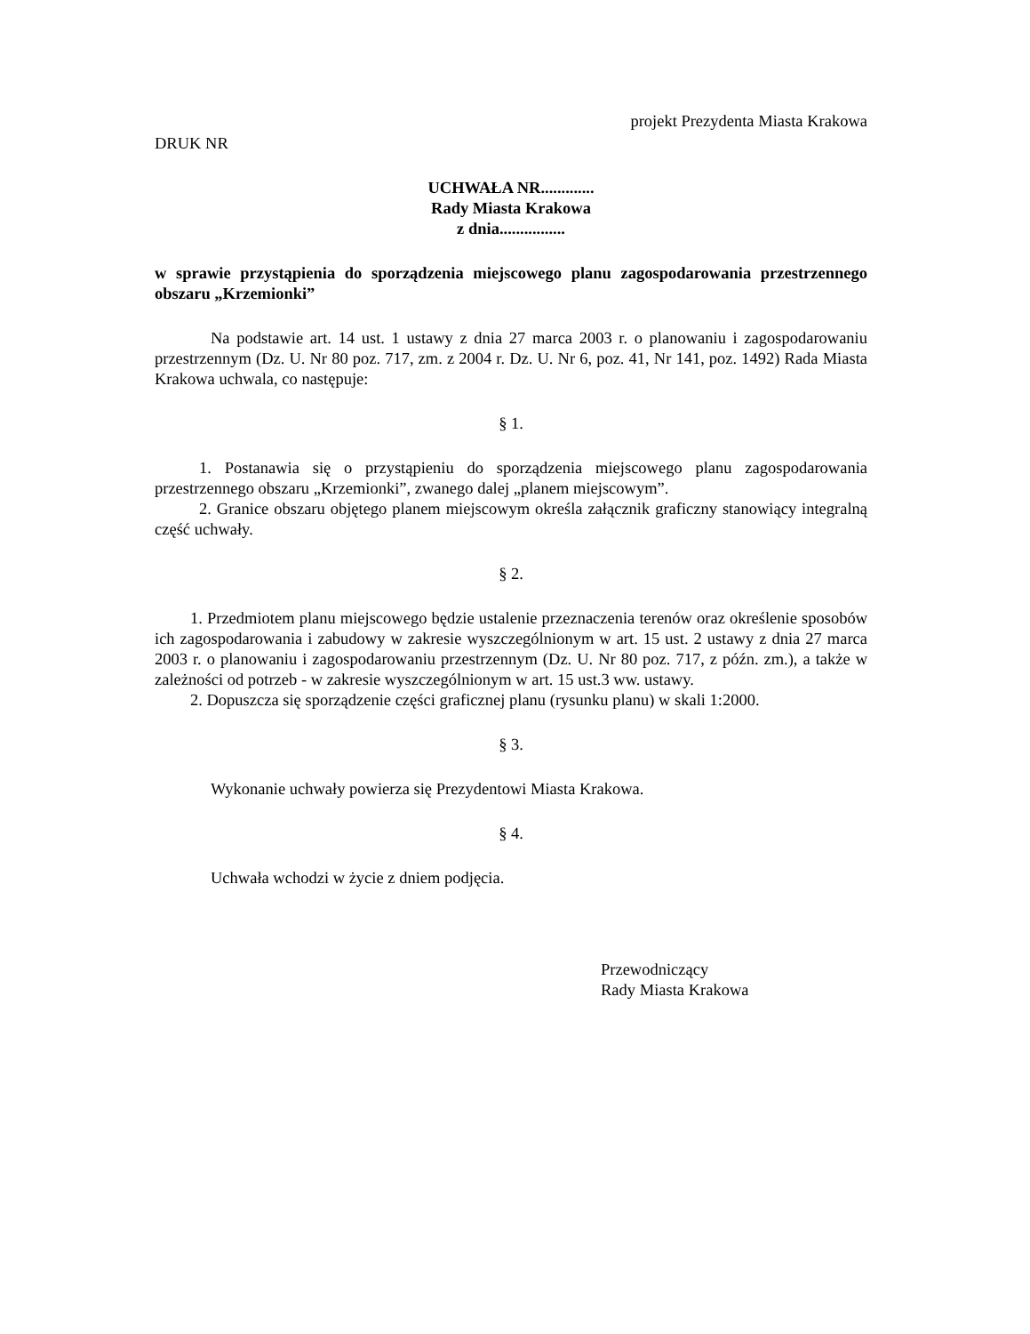projekt Prezydenta Miasta Krakowa
DRUK NR
UCHWAŁA NR.............
Rady Miasta Krakowa
z dnia................
w sprawie przystąpienia do sporządzenia miejscowego planu zagospodarowania przestrzennego obszaru „Krzemionki”
Na podstawie art. 14 ust. 1 ustawy z dnia 27 marca 2003 r. o planowaniu i zagospodarowaniu przestrzennym (Dz. U. Nr 80 poz. 717, zm. z 2004 r. Dz. U. Nr 6, poz. 41, Nr 141, poz. 1492) Rada Miasta Krakowa uchwala, co następuje:
§ 1.
1. Postanawia się o przystąpieniu do sporządzenia miejscowego planu zagospodarowania przestrzennego obszaru „Krzemionki”, zwanego dalej „planem miejscowym”.
2. Granice obszaru objętego planem miejscowym określa załącznik graficzny stanowiący integralną część uchwały.
§ 2.
1. Przedmiotem planu miejscowego będzie ustalenie przeznaczenia terenów oraz określenie sposobów ich zagospodarowania i zabudowy w zakresie wyszczególnionym w art. 15 ust. 2 ustawy z dnia 27 marca 2003 r. o planowaniu i zagospodarowaniu przestrzennym (Dz. U. Nr 80 poz. 717, z późn. zm.), a także w zależności od potrzeb - w zakresie wyszczególnionym w art. 15 ust.3 ww. ustawy.
2. Dopuszcza się sporządzenie części graficznej planu (rysunku planu) w skali 1:2000.
§ 3.
Wykonanie uchwały powierza się Prezydentowi Miasta Krakowa.
§ 4.
Uchwała wchodzi w życie z dniem podjęcia.
Przewodniczący
Rady Miasta Krakowa